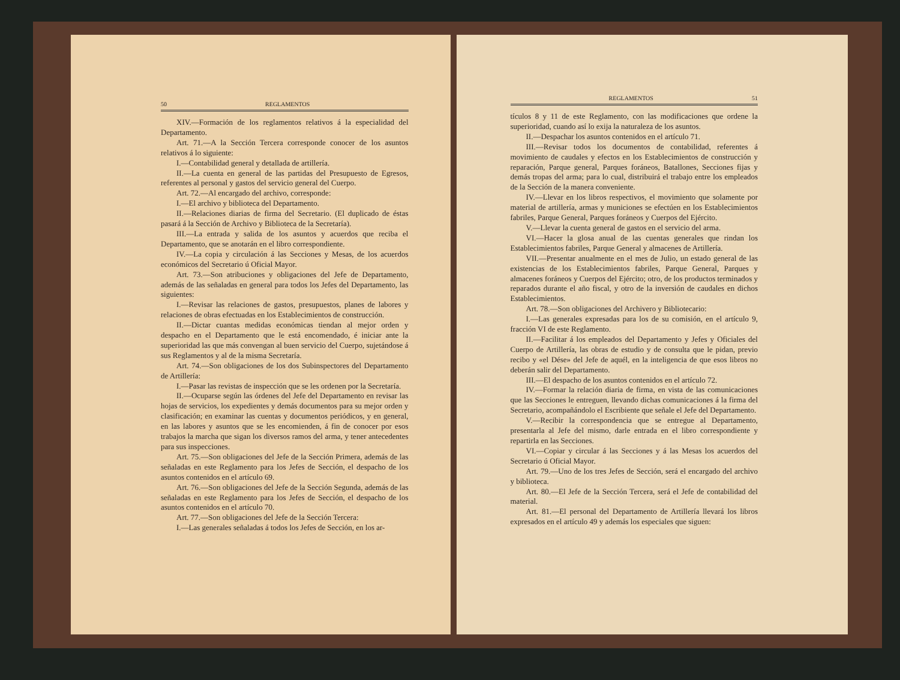50 REGLAMENTOS
XIV.—Formación de los reglamentos relativos á la especialidad del Departamento.
Art. 71.—A la Sección Tercera corresponde conocer de los asuntos relativos á lo siguiente:
I.—Contabilidad general y detallada de artillería.
II.—La cuenta en general de las partidas del Presupuesto de Egresos, referentes al personal y gastos del servicio general del Cuerpo.
Art. 72.—Al encargado del archivo, corresponde:
I.—El archivo y biblioteca del Departamento.
II.—Relaciones diarias de firma del Secretario. (El duplicado de éstas pasará á la Sección de Archivo y Biblioteca de la Secretaría).
III.—La entrada y salida de los asuntos y acuerdos que reciba el Departamento, que se anotarán en el libro correspondiente.
IV.—La copia y circulación á las Secciones y Mesas, de los acuerdos económicos del Secretario ú Oficial Mayor.
Art. 73.—Son atribuciones y obligaciones del Jefe de Departamento, además de las señaladas en general para todos los Jefes del Departamento, las siguientes:
I.—Revisar las relaciones de gastos, presupuestos, planes de labores y relaciones de obras efectuadas en los Establecimientos de construcción.
II.—Dictar cuantas medidas económicas tiendan al mejor orden y despacho en el Departamento que le está encomendado, é iniciar ante la superioridad las que más convengan al buen servicio del Cuerpo, sujetándose á sus Reglamentos y al de la misma Secretaría.
Art. 74.—Son obligaciones de los dos Subinspectores del Departamento de Artillería:
I.—Pasar las revistas de inspección que se les ordenen por la Secretaría.
II.—Ocuparse según las órdenes del Jefe del Departamento en revisar las hojas de servicios, los expedientes y demás documentos para su mejor orden y clasificación; en examinar las cuentas y documentos periódicos, y en general, en las labores y asuntos que se les encomienden, á fin de conocer por esos trabajos la marcha que sigan los diversos ramos del arma, y tener antecedentes para sus inspecciones.
Art. 75.—Son obligaciones del Jefe de la Sección Primera, además de las señaladas en este Reglamento para los Jefes de Sección, el despacho de los asuntos contenidos en el artículo 69.
Art. 76.—Son obligaciones del Jefe de la Sección Segunda, además de las señaladas en este Reglamento para los Jefes de Sección, el despacho de los asuntos contenidos en el artículo 70.
Art. 77.—Son obligaciones del Jefe de la Sección Tercera:
I.—Las generales señaladas á todos los Jefes de Sección, en los ar-
REGLAMENTOS 51
tículos 8 y 11 de este Reglamento, con las modificaciones que ordene la superioridad, cuando así lo exija la naturaleza de los asuntos.
II.—Despachar los asuntos contenidos en el artículo 71.
III.—Revisar todos los documentos de contabilidad, referentes á movimiento de caudales y efectos en los Establecimientos de construcción y reparación, Parque general, Parques foráneos, Batallones, Secciones fijas y demás tropas del arma; para lo cual, distribuirá el trabajo entre los empleados de la Sección de la manera conveniente.
IV.—Llevar en los libros respectivos, el movimiento que solamente por material de artillería, armas y municiones se efectúen en los Establecimientos fabriles, Parque General, Parques foráneos y Cuerpos del Ejército.
V.—Llevar la cuenta general de gastos en el servicio del arma.
VI.—Hacer la glosa anual de las cuentas generales que rindan los Establecimientos fabriles, Parque General y almacenes de Artillería.
VII.—Presentar anualmente en el mes de Julio, un estado general de las existencias de los Establecimientos fabriles, Parque General, Parques y almacenes foráneos y Cuerpos del Ejército; otro, de los productos terminados y reparados durante el año fiscal, y otro de la inversión de caudales en dichos Establecimientos.
Art. 78.—Son obligaciones del Archivero y Bibliotecario:
I.—Las generales expresadas para los de su comisión, en el artículo 9, fracción VI de este Reglamento.
II.—Facilitar á los empleados del Departamento y Jefes y Oficiales del Cuerpo de Artillería, las obras de estudio y de consulta que le pidan, previo recibo y «el Dése» del Jefe de aquél, en la inteligencia de que esos libros no deberán salir del Departamento.
III.—El despacho de los asuntos contenidos en el artículo 72.
IV.—Formar la relación diaria de firma, en vista de las comunicaciones que las Secciones le entreguen, llevando dichas comunicaciones á la firma del Secretario, acompañándolo el Escribiente que señale el Jefe del Departamento.
V.—Recibir la correspondencia que se entregue al Departamento, presentarla al Jefe del mismo, darle entrada en el libro correspondiente y repartirla en las Secciones.
VI.—Copiar y circular á las Secciones y á las Mesas los acuerdos del Secretario ú Oficial Mayor.
Art. 79.—Uno de los tres Jefes de Sección, será el encargado del archivo y biblioteca.
Art. 80.—El Jefe de la Sección Tercera, será el Jefe de contabilidad del material.
Art. 81.—El personal del Departamento de Artillería llevará los libros expresados en el artículo 49 y además los especiales que siguen: